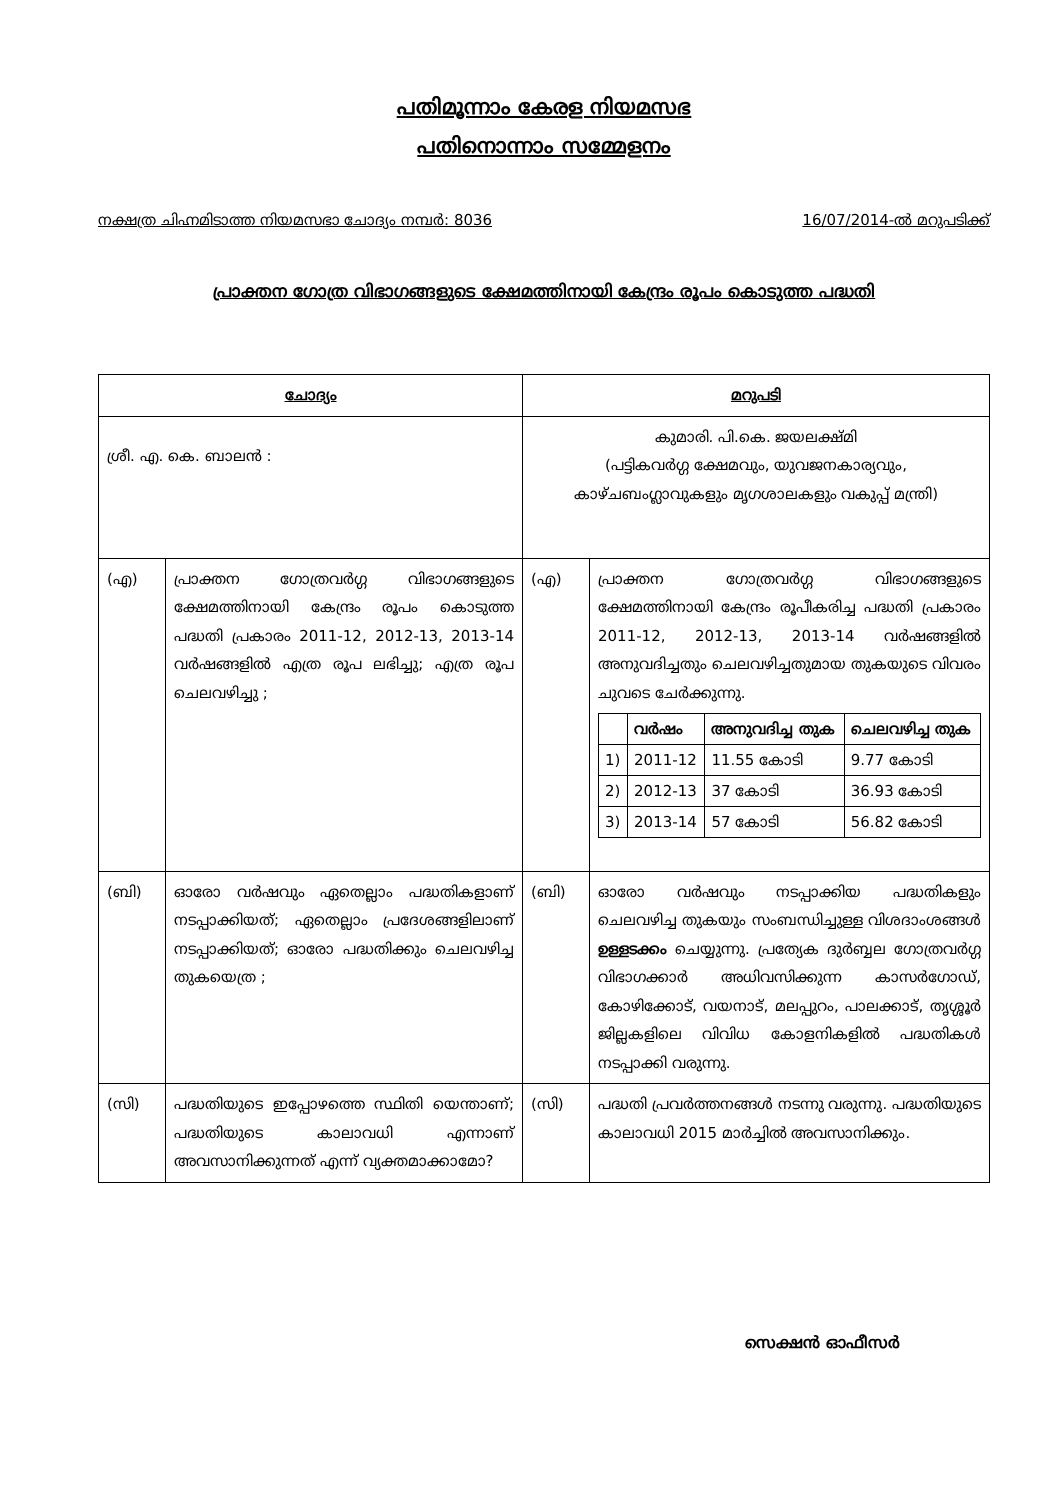പതിമൂന്നാം കേരള നിയമസഭ
പതിനൊന്നാം സമ്മേളനം
നക്ഷത്ര ചിഹ്നമിടാത്ത നിയമസഭാ ചോദ്യം നമ്പർ: 8036 16/07/2014-ൽ മറുപടിക്ക്
പ്രാക്തന ഗോത്ര വിഭാഗങ്ങളുടെ ക്ഷേമത്തിനായി കേന്ദ്രം രൂപം കൊടുത്ത പദ്ധതി
| ചോദ്യം | | മറുപടി | |
| --- | --- | --- | --- |
| ശ്രീ. എ. കെ. ബാലൻ : | | കുമാരി. പി.കെ. ജയലക്ഷ്മി (പട്ടികവർഗ്ഗ ക്ഷേമവും, യുവജനകാര്യവും, കാഴ്ചബംഗ്ലാവുകളും മൃഗശാലകളും വകുപ്പ് മന്ത്രി) | |
| (എ) | പ്രാക്തന ഗോത്രവർഗ്ഗ വിഭാഗങ്ങളുടെ ക്ഷേമത്തിനായി കേന്ദ്രം രൂപം കൊടുത്ത പദ്ധതി പ്രകാരം 2011-12, 2012-13, 2013-14 വർഷങ്ങളിൽ എത്ര രൂപ ലഭിച്ചു; എത്ര രൂപ ചെലവഴിച്ചു ; | (എ) | പ്രാക്തന ഗോത്രവർഗ്ഗ വിഭാഗങ്ങളുടെ ക്ഷേമത്തിനായി കേന്ദ്രം രൂപീകരിച്ച പദ്ധതി പ്രകാരം 2011-12, 2012-13, 2013-14 വർഷങ്ങളിൽ അനുവദിച്ചതും ചെലവഴിച്ചതുമായ തുകയുടെ വിവരം ചുവടെ ചേർക്കുന്നു. / / വർഷം / അനുവദിച്ച തുക / ചെലവഴിച്ച തുക / / --- / --- / --- / --- / / 1) / 2011-12 / 11.55 കോടി / 9.77 കോടി / / 2) / 2012-13 / 37 കോടി / 36.93 കോടി / / 3) / 2013-14 / 57 കോടി / 56.82 കോടി / |
| (ബി) | ഓരോ വർഷവും ഏതെല്ലാം പദ്ധതികളാണ് നടപ്പാക്കിയത്; ഏതെല്ലാം പ്രദേശങ്ങളിലാണ് നടപ്പാക്കിയത്; ഓരോ പദ്ധതിക്കും ചെലവഴിച്ച തുകയെത്ര ; | (ബി) | ഓരോ വർഷവും നടപ്പാക്കിയ പദ്ധതികളും ചെലവഴിച്ച തുകയും സംബന്ധിച്ചുള്ള വിശദാംശങ്ങൾ ഉള്ളടക്കം ചെയ്യുന്നു. പ്രത്യേക ദുർബ്ബല ഗോത്രവർഗ്ഗ വിഭാഗക്കാർ അധിവസിക്കുന്ന കാസർഗോഡ്, കോഴിക്കോട്, വയനാട്, മലപ്പുറം, പാലക്കാട്, തൃശ്ശൂർ ജില്ലകളിലെ വിവിധ കോളനികളിൽ പദ്ധതികൾ നടപ്പാക്കി വരുന്നു. |
| (സി) | പദ്ധതിയുടെ ഇപ്പോഴത്തെ സ്ഥിതി യെന്താണ്; പദ്ധതിയുടെ കാലാവധി എന്നാണ് അവസാനിക്കുന്നത് എന്ന് വ്യക്തമാക്കാമോ? | (സി) | പദ്ധതി പ്രവർത്തനങ്ങൾ നടന്നു വരുന്നു. പദ്ധതിയുടെ കാലാവധി 2015 മാർച്ചിൽ അവസാനിക്കും. |
സെക്ഷൻ ഓഫീസർ